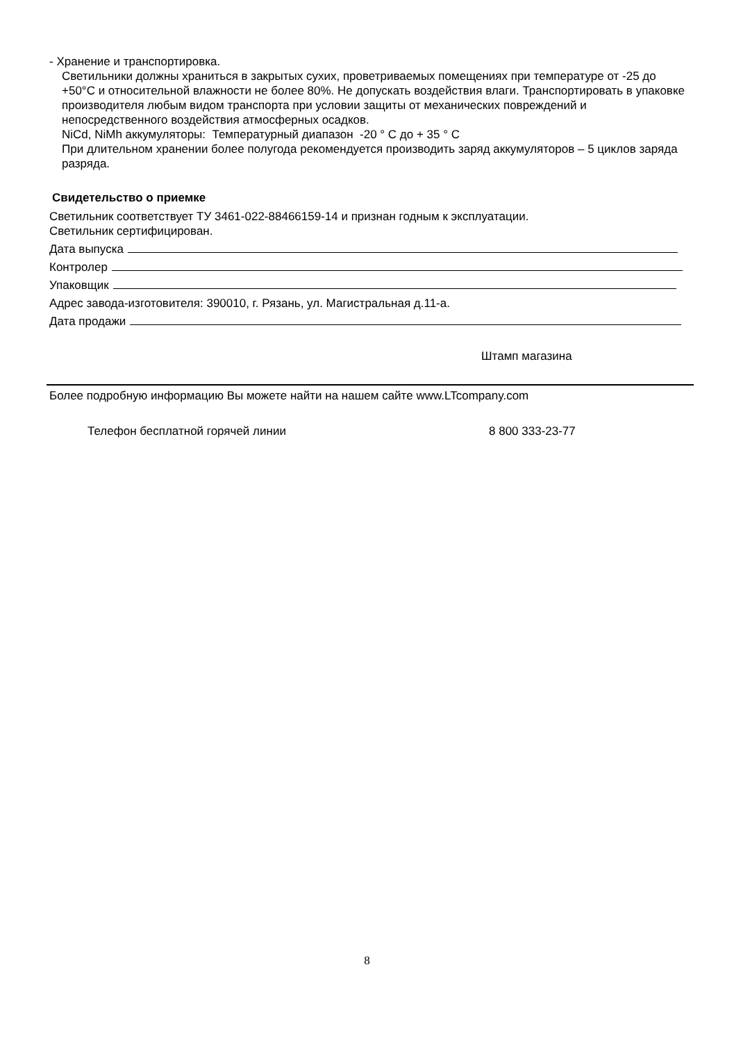- Хранение и транспортировка.
Светильники должны храниться в закрытых сухих, проветриваемых помещениях при температуре от -25 до +50°С и относительной влажности не более 80%. Не допускать воздействия влаги. Транспортировать в упаковке производителя любым видом транспорта при условии защиты от механических повреждений и непосредственного воздействия атмосферных осадков.
NiCd, NiMh аккумуляторы: Температурный диапазон -20 ° С до + 35 ° С
При длительном хранении более полугода рекомендуется производить заряд аккумуляторов – 5 циклов заряда разряда.
Свидетельство о приемке
Светильник соответствует ТУ 3461-022-88466159-14 и признан годным к эксплуатации.
Светильник сертифицирован.
Дата выпуска
Контролер
Упаковщик
Адрес завода-изготовителя: 390010, г. Рязань, ул. Магистральная д.11-а.
Дата продажи
Штамп магазина
Более подробную информацию Вы можете найти на нашем сайте www.LTcompany.com
Телефон бесплатной горячей линии 8 800 333-23-77
8